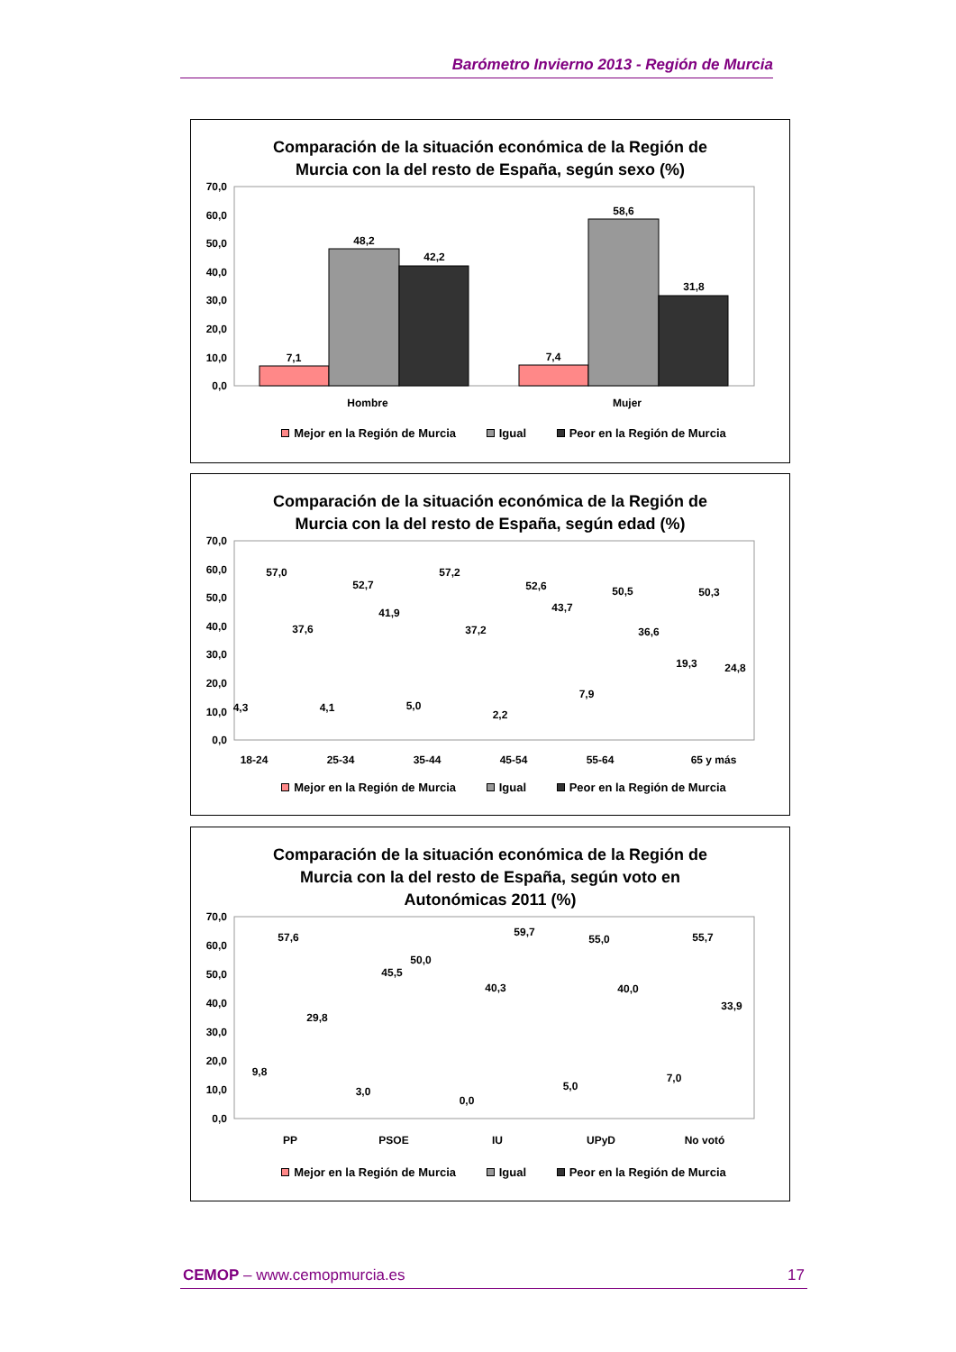Barómetro Invierno 2013 - Región de Murcia
Comparación de la situación económica de la Región de
Murcia con la del resto de España, según sexo (%)
70,0
60,0
50,0
40,0
30,0
20,0
10,0
0,0
7,1
48,2
42,2
7,4
58,6
31,8
Hombre
Mujer
Mejor en la Región de Murcia Igual Peor en la Región de Murcia
Comparación de la situación económica de la Región de
Murcia con la del resto de España, según edad (%)
70,0
60,0
50,0
40,0
30,0
20,0
10,0
0,0
4,3
57,0
37,6
18-24
4,1
52,7
41,9
25-34
5,0
57,2
37,2
35-44
2,2
52,6
43,7
45-54
7,9
50,5
36,6
55-64
19,3
50,3
24,8
65 y más
Mejor en la Región de Murcia Igual Peor en la Región de Murcia
Comparación de la situación económica de la Región de
Murcia con la del resto de España, según voto en
Autonómicas 2011 (%)
70,0
60,0
50,0
40,0
30,0
20,0
10,0
0,0
9,8
57,6
29,8
PP
3,0
45,5
50,0
PSOE
0,0
40,3
59,7
IU
5,0
55,0
40,0
UPyD
7,0
55,7
33,9
No votó
Mejor en la Región de Murcia Igual Peor en la Región de Murcia
CEMOP – www.cemopmurcia.es 17